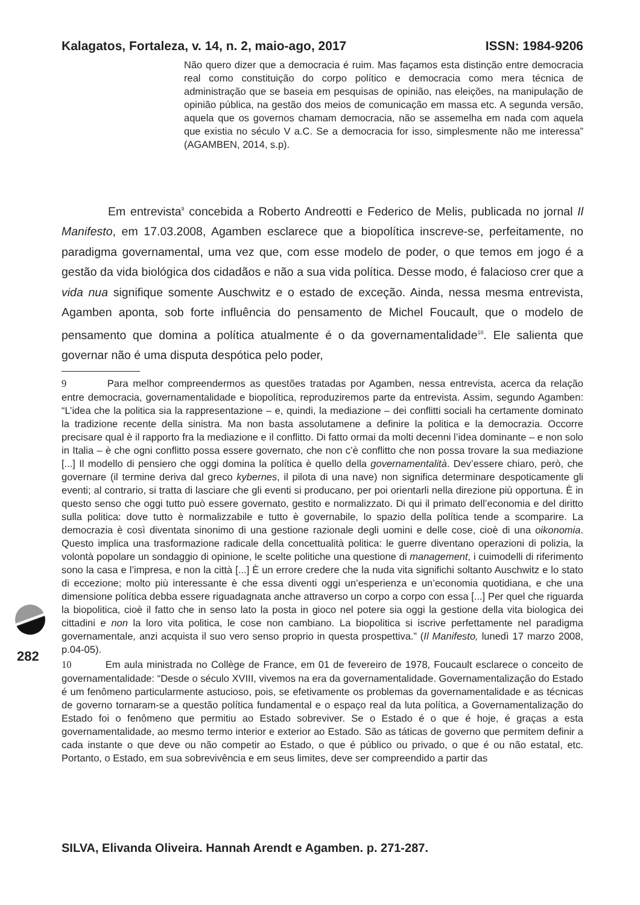Kalagatos, Fortaleza, v. 14, n. 2, maio-ago, 2017 ISSN: 1984-9206
Não quero dizer que a democracia é ruim. Mas façamos esta distinção entre democracia real como constituição do corpo político e democracia como mera técnica de administração que se baseia em pesquisas de opinião, nas eleições, na manipulação de opinião pública, na gestão dos meios de comunicação em massa etc. A segunda versão, aquela que os governos chamam democracia, não se assemelha em nada com aquela que existia no século V a.C. Se a democracia for isso, simplesmente não me interessa” (AGAMBEN, 2014, s.p).
Em entrevista<sup>9</sup> concebida a Roberto Andreotti e Federico de Melis, publicada no jornal Il Manifesto, em 17.03.2008, Agamben esclarece que a biopolítica inscreve-se, perfeitamente, no paradigma governamental, uma vez que, com esse modelo de poder, o que temos em jogo é a gestão da vida biológica dos cidadãos e não a sua vida política. Desse modo, é falacioso crer que a vida nua signifique somente Auschwitz e o estado de exceção. Ainda, nessa mesma entrevista, Agamben aponta, sob forte influência do pensamento de Michel Foucault, que o modelo de pensamento que domina a política atualmente é o da governamentalidade<sup>10</sup>. Ele salienta que governar não é uma disputa despótica pelo poder,
9 Para melhor compreendermos as questões tratadas por Agamben, nessa entrevista, acerca da relação entre democracia, governamentalidade e biopolítica, reproduziremos parte da entrevista. Assim, segundo Agamben: “L’idea che la politica sia la rappresentazione – e, quindi, la mediazione – dei conflitti sociali ha certamente dominato la tradizione recente della sinistra. Ma non basta assolutamene a definire la politica e la democrazia. Occorre precisare qual è il rapporto fra la mediazione e il conflitto. Di fatto ormai da molti decenni l’idea dominante – e non solo in Italia – è che ogni conflitto possa essere governato, che non c’è conflitto che non possa trovare la sua mediazione [...] Il modello di pensiero che oggi domina la política è quello della governamentalità. Dev’essere chiaro, però, che governare (il termine deriva dal greco kybernes, il pilota di una nave) non significa determinare despoticamente gli eventi; al contrario, si tratta di lasciare che gli eventi si producano, per poi orientarli nella direzione più opportuna. È in questo senso che oggi tutto può essere governato, gestito e normalizzato. Di qui il primato dell’economia e del diritto sulla politica: dove tutto è normalizzabile e tutto è governabile, lo spazio della política tende a scomparire. La democrazia è così diventata sinonimo di una gestione razionale degli uomini e delle cose, cioè di una oikonomia. Questo implica una trasformazione radicale della concettualità politica: le guerre diventano operazioni di polizia, la volontà popolare un sondaggio di opinione, le scelte politiche una questione di management, i cuimodelli di riferimento sono la casa e l’impresa, e non la città [...] È un errore credere che la nuda vita significhi soltanto Auschwitz e lo stato di eccezione; molto più interessante è che essa diventi oggi un’esperienza e un’economia quotidiana, e che una dimensione política debba essere riguadagnata anche attraverso un corpo a corpo con essa [...] Per quel che riguarda la biopolitica, cioè il fatto che in senso lato la posta in gioco nel potere sia oggi la gestione della vita biologica dei cittadini e non la loro vita politica, le cose non cambiano. La biopolitica si iscrive perfettamente nel paradigma governamentale, anzi acquista il suo vero senso proprio in questa prospettiva.” (Il Manifesto, lunedì 17 marzo 2008, p.04-05).
10 Em aula ministrada no Collège de France, em 01 de fevereiro de 1978, Foucault esclarece o conceito de governamentalidade: “Desde o século XVIII, vivemos na era da governamentalidade. Governamentalização do Estado é um fenômeno particularmente astucioso, pois, se efetivamente os problemas da governamentalidade e as técnicas de governo tornaram-se a questão política fundamental e o espaço real da luta política, a Governamentalização do Estado foi o fenômeno que permitiu ao Estado sobreviver. Se o Estado é o que é hoje, é graças a esta governamentalidade, ao mesmo termo interior e exterior ao Estado. São as táticas de governo que permitem definir a cada instante o que deve ou não competir ao Estado, o que é público ou privado, o que é ou não estatal, etc. Portanto, o Estado, em sua sobrevivência e em seus limites, deve ser compreendido a partir das
282
SILVA, Elivanda Oliveira. Hannah Arendt e Agamben. p. 271-287.